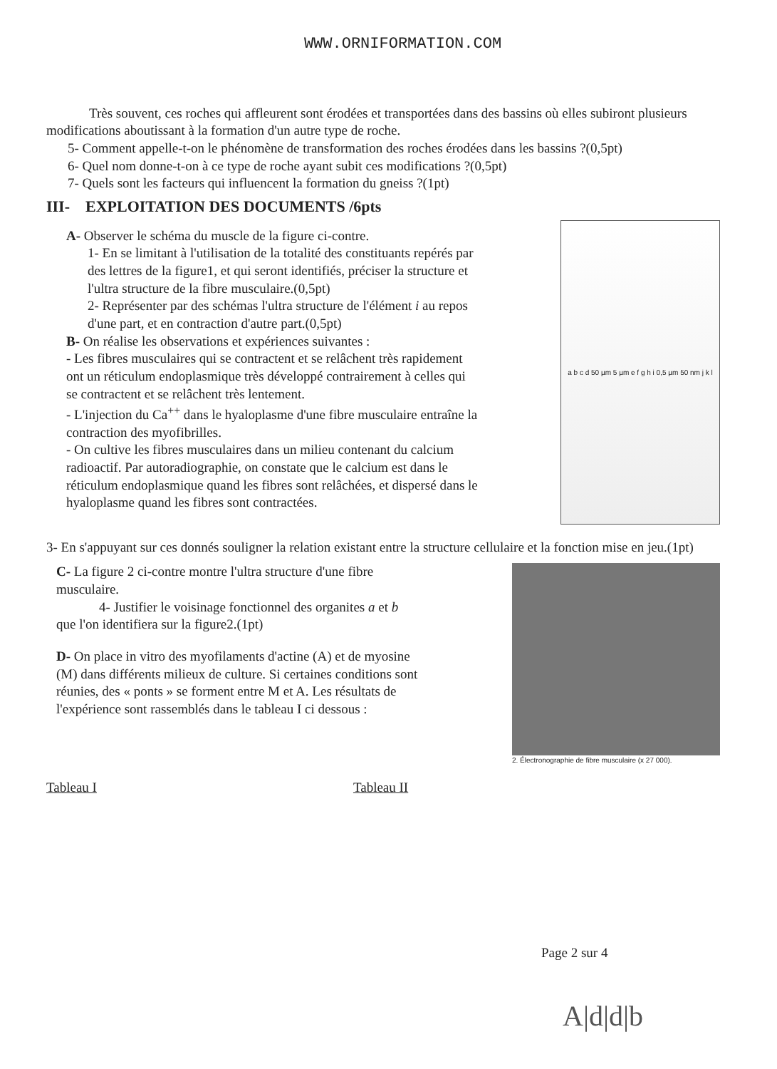WWW.ORNIFORMATION.COM
Très souvent, ces roches qui affleurent sont érodées et transportées dans des bassins où elles subiront plusieurs modifications aboutissant à la formation d'un autre type de roche.
5- Comment appelle-t-on le phénomène de transformation des roches érodées dans les bassins ?(0,5pt)
6- Quel nom donne-t-on à ce type de roche ayant subit ces modifications ?(0,5pt)
7- Quels sont les facteurs qui influencent la formation du gneiss ?(1pt)
III- EXPLOITATION DES DOCUMENTS /6pts
A- Observer le schéma du muscle de la figure ci-contre.
1- En se limitant à l'utilisation de la totalité des constituants repérés par des lettres de la figure1, et qui seront identifiés, préciser la structure et l'ultra structure de la fibre musculaire.(0,5pt)
2- Représenter par des schémas l'ultra structure de l'élément i au repos d'une part, et en contraction d'autre part.(0,5pt)
B- On réalise les observations et expériences suivantes :
- Les fibres musculaires qui se contractent et se relâchent très rapidement ont un réticulum endoplasmique très développé contrairement à celles qui se contractent et se relâchent très lentement.
- L'injection du Ca<sup>++</sup> dans le hyaloplasme d'une fibre musculaire entraîne la contraction des myofibrilles.
- On cultive les fibres musculaires dans un milieu contenant du calcium radioactif. Par autoradiographie, on constate que le calcium est dans le réticulum endoplasmique quand les fibres sont relâchées, et dispersé dans le hyaloplasme quand les fibres sont contractées.
a b c d 50 µm 5 µm e f g h i 0,5 µm 50 nm j k l
3- En s'appuyant sur ces donnés souligner la relation existant entre la structure cellulaire et la fonction mise en jeu.(1pt)
C- La figure 2 ci-contre montre l'ultra structure d'une fibre musculaire.
4- Justifier le voisinage fonctionnel des organites a et b que l'on identifiera sur la figure2.(1pt)
D- On place in vitro des myofilaments d'actine (A) et de myosine (M) dans différents milieux de culture. Si certaines conditions sont réunies, des « ponts » se forment entre M et A. Les résultats de l'expérience sont rassemblés dans le tableau I ci dessous :
2. Électronographie de fibre musculaire (x 27 000).
Tableau I Tableau II
Page 2 sur 4
A|d|d|b